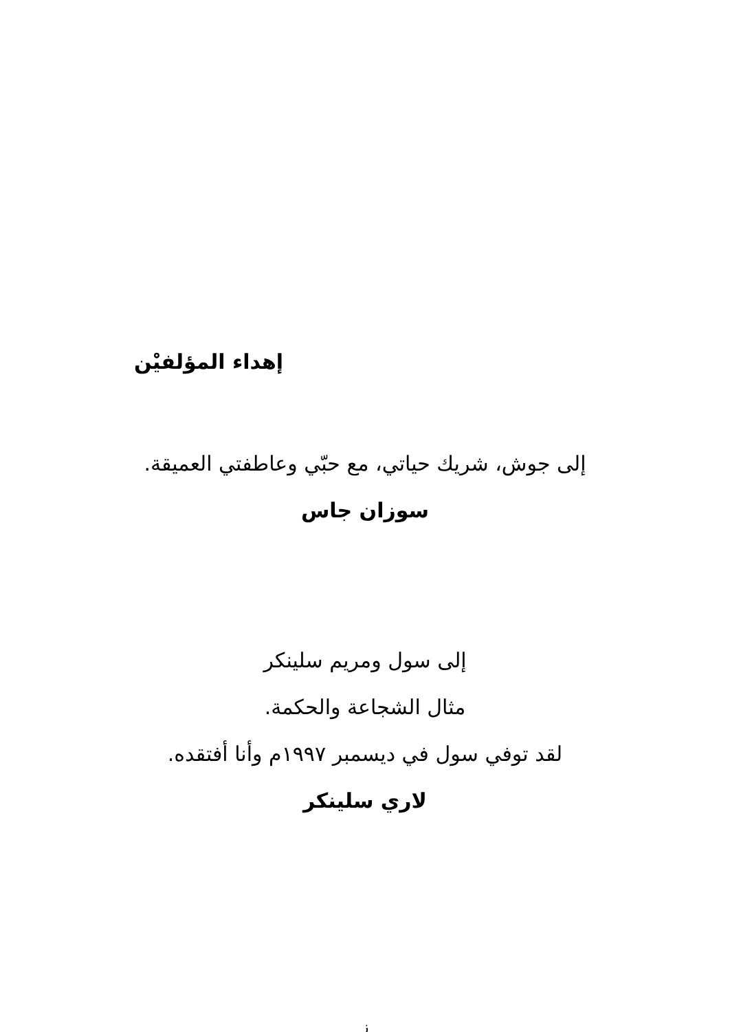إهداء المؤلفيْن
إلى جوش، شريك حياتي، مع حبّي وعاطفتي العميقة.
سوزان جاس
إلى سول ومريم سلينكر
مثال الشجاعة والحكمة.
لقد توفي سول في ديسمبر ١٩٩٧م وأنا أفتقده.
لاري سلينكر
ز